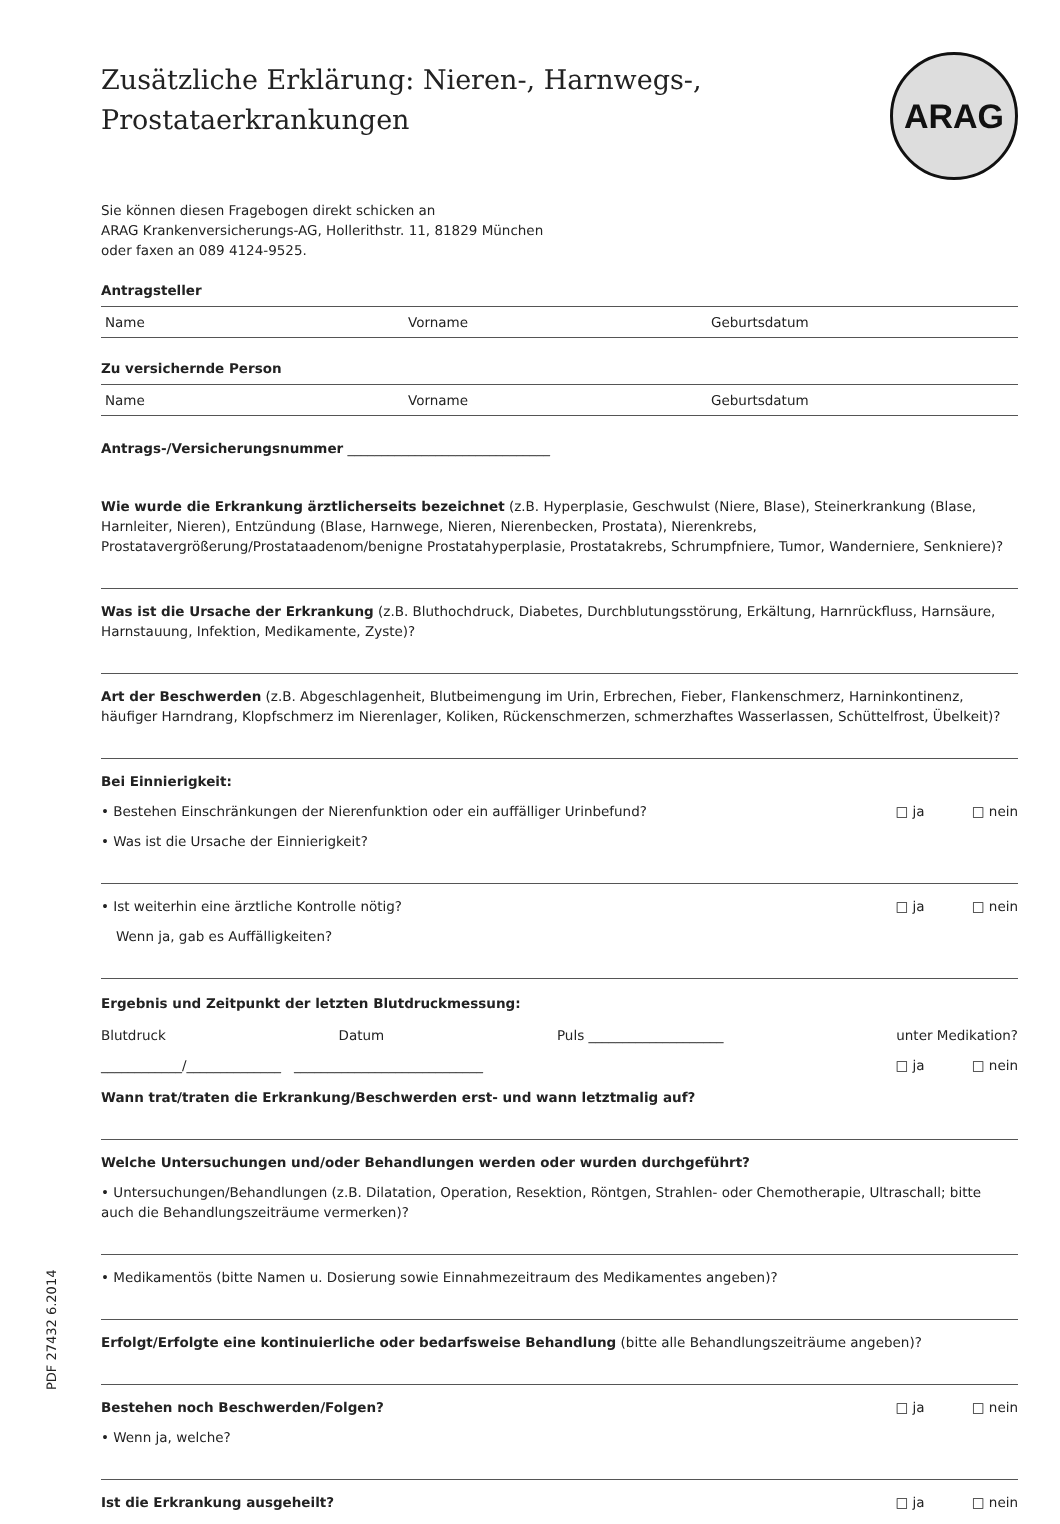ARAG
Zusätzliche Erklärung: Nieren-, Harnwegs-,
Prostataerkrankungen
Sie können diesen Fragebogen direkt schicken an
ARAG Krankenversicherungs-AG, Hollerithstr. 11, 81829 München
oder faxen an 089 4124-9525.
Antragsteller
Name Vorname Geburtsdatum
Zu versichernde Person
Name Vorname Geburtsdatum
Antrags-/Versicherungsnummer ______________________________
Wie wurde die Erkrankung ärztlicherseits bezeichnet (z.B. Hyperplasie, Geschwulst (Niere, Blase), Steinerkrankung (Blase, Harnleiter, Nieren), Entzündung (Blase, Harnwege, Nieren, Nierenbecken, Prostata), Nierenkrebs, Prostatavergrößerung/Prostataadenom/benigne Prostatahyperplasie, Prostatakrebs, Schrumpfniere, Tumor, Wanderniere, Senkniere)?
Was ist die Ursache der Erkrankung (z.B. Bluthochdruck, Diabetes, Durchblutungsstörung, Erkältung, Harnrückfluss, Harnsäure, Harnstauung, Infektion, Medikamente, Zyste)?
Art der Beschwerden (z.B. Abgeschlagenheit, Blutbeimengung im Urin, Erbrechen, Fieber, Flankenschmerz, Harninkontinenz, häufiger Harndrang, Klopfschmerz im Nierenlager, Koliken, Rückenschmerzen, schmerzhaftes Wasserlassen, Schüttelfrost, Übelkeit)?
Bei Einnierigkeit:
• Bestehen Einschränkungen der Nierenfunktion oder ein auffälliger Urinbefund? □ ja □ nein
• Was ist die Ursache der Einnierigkeit?
• Ist weiterhin eine ärztliche Kontrolle nötig? □ ja □ nein
Wenn ja, gab es Auffälligkeiten?
Ergebnis und Zeitpunkt der letzten Blutdruckmessung:
Blutdruck Datum Puls ____________________ unter Medikation?
____________/______________ ____________________________ □ ja □ nein
Wann trat/traten die Erkrankung/Beschwerden erst- und wann letztmalig auf?
Welche Untersuchungen und/oder Behandlungen werden oder wurden durchgeführt?
• Untersuchungen/Behandlungen (z.B. Dilatation, Operation, Resektion, Röntgen, Strahlen- oder Chemotherapie, Ultraschall; bitte auch die Behandlungszeiträume vermerken)?
• Medikamentös (bitte Namen u. Dosierung sowie Einnahmezeitraum des Medikamentes angeben)?
Erfolgt/Erfolgte eine kontinuierliche oder bedarfsweise Behandlung (bitte alle Behandlungszeiträume angeben)?
Bestehen noch Beschwerden/Folgen? □ ja □ nein
• Wenn ja, welche?
Ist die Erkrankung ausgeheilt? □ ja □ nein
PDF 27432 6.2014